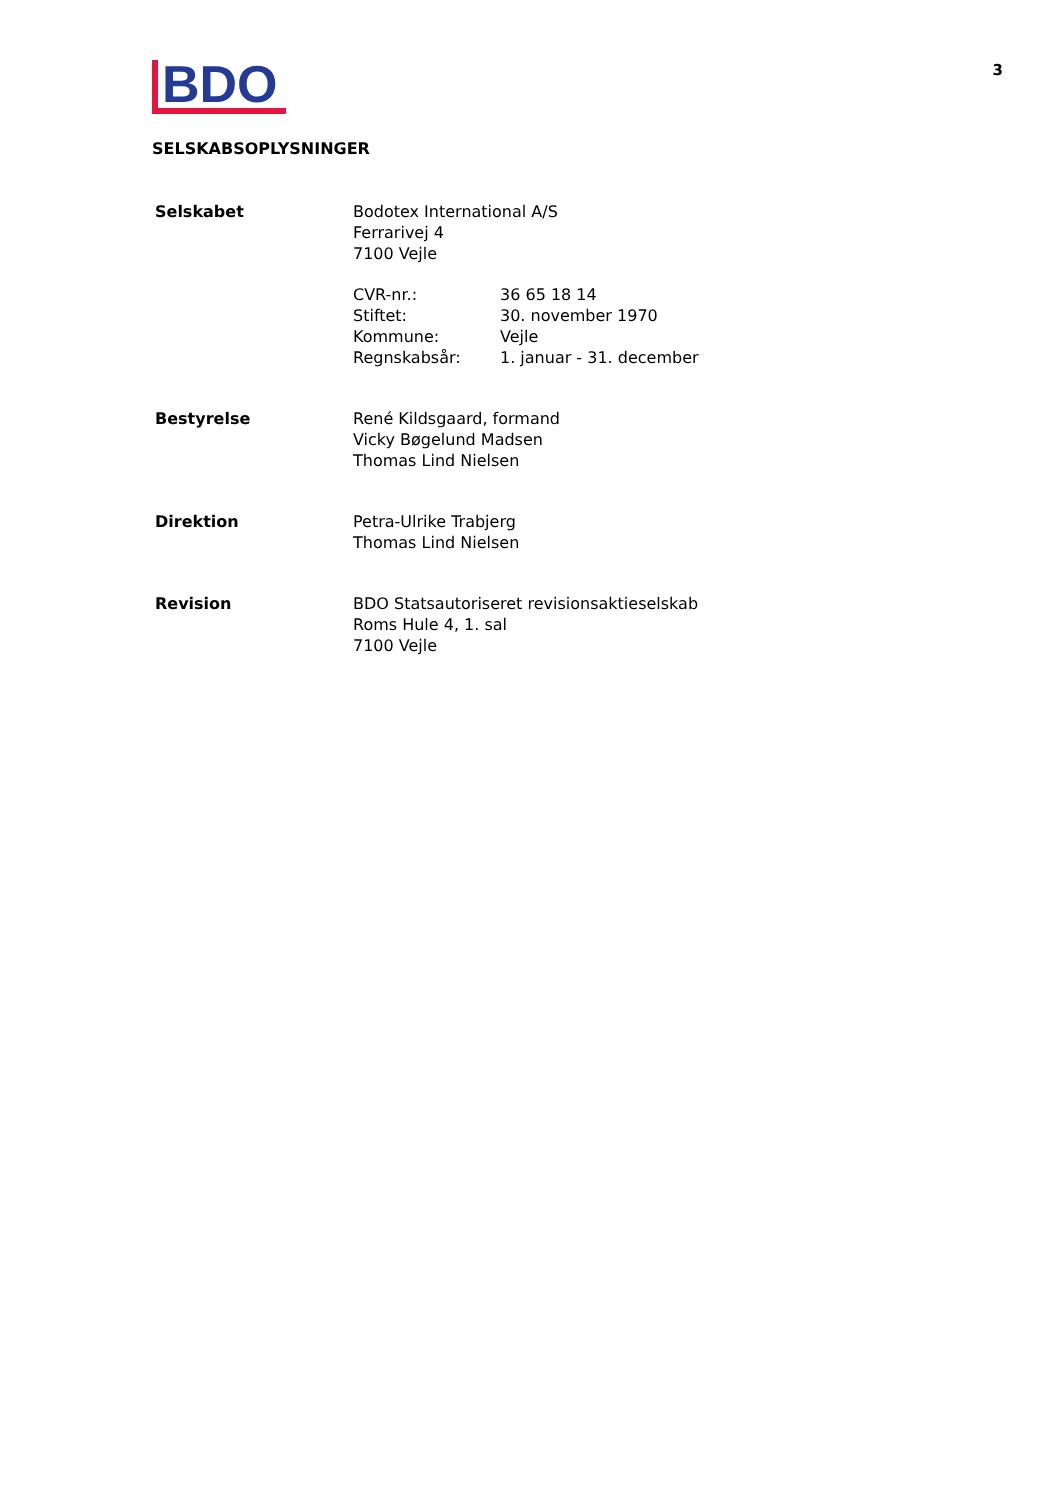BDO
3
SELSKABSOPLYSNINGER
Selskabet Bodotex International A/S
Ferrarivej 4
7100 Vejle
CVR-nr.: 36 65 18 14 Stiftet: 30. november 1970 Kommune: Vejle Regnskabsår: 1. januar - 31. december
Bestyrelse René Kildsgaard, formand
Vicky Bøgelund Madsen
Thomas Lind Nielsen
Direktion Petra-Ulrike Trabjerg
Thomas Lind Nielsen
Revision BDO Statsautoriseret revisionsaktieselskab
Roms Hule 4, 1. sal
7100 Vejle